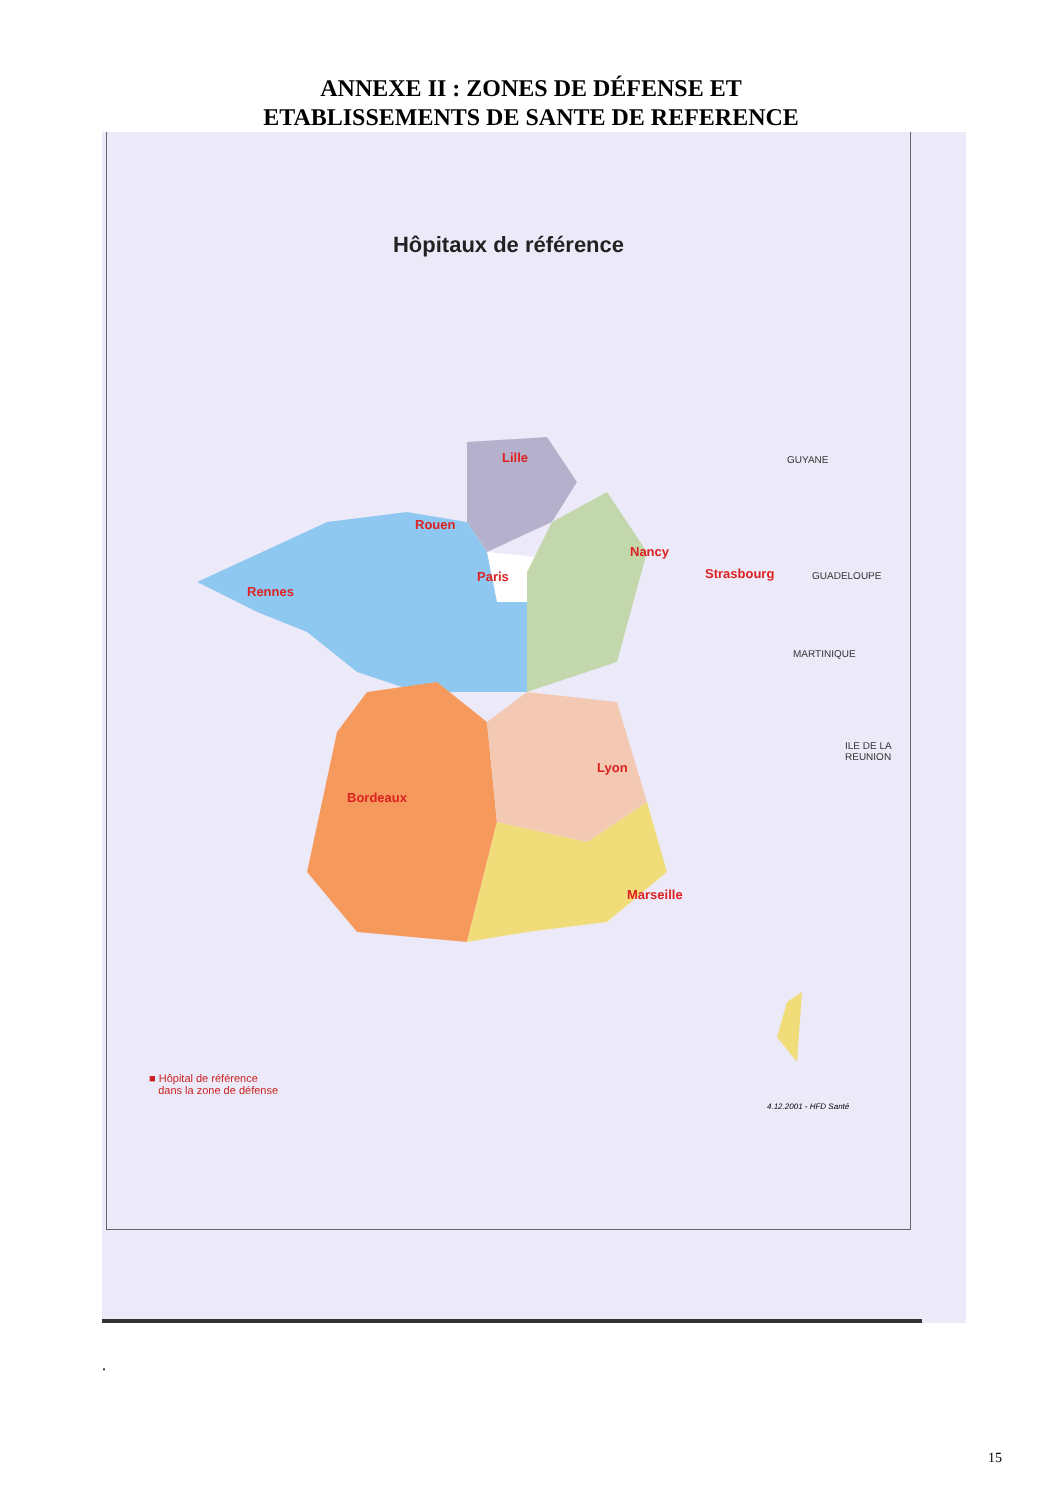ANNEXE II : ZONES DE DÉFENSE ET
ETABLISSEMENTS DE SANTE DE REFERENCE
Hôpitaux de référence
Lille
Rouen
Paris
Rennes
Nancy
Strasbourg
Lyon
Bordeaux
Marseille
GUYANE
GUADELOUPE
MARTINIQUE
ILE DE LA
REUNION
■ Hôpital de référence
dans la zone de défense
4.12.2001 - HFD Santé
.
15